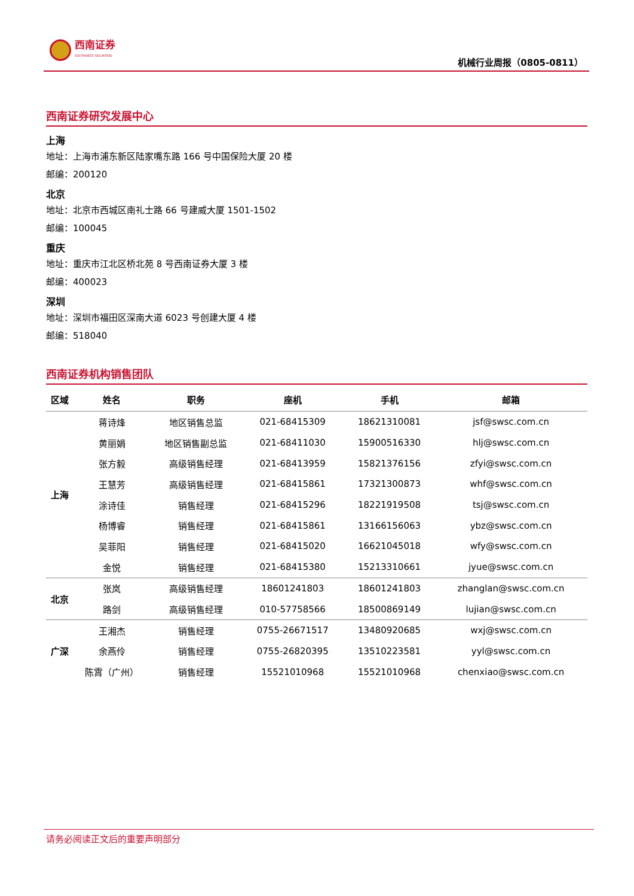西南证券
SOUTHWEST SECURITIES
机械行业周报（0805-0811）
西南证券研究发展中心
上海
地址：上海市浦东新区陆家嘴东路 166 号中国保险大厦 20 楼
邮编：200120
北京
地址：北京市西城区南礼士路 66 号建威大厦 1501-1502
邮编：100045
重庆
地址：重庆市江北区桥北苑 8 号西南证券大厦 3 楼
邮编：400023
深圳
地址：深圳市福田区深南大道 6023 号创建大厦 4 楼
邮编：518040
西南证券机构销售团队
| 区域 | 姓名 | 职务 | 座机 | 手机 | 邮箱 |
| --- | --- | --- | --- | --- | --- |
| 上海 | 蒋诗烽 | 地区销售总监 | 021-68415309 | 18621310081 | jsf@swsc.com.cn |
| | 黄丽娟 | 地区销售副总监 | 021-68411030 | 15900516330 | hlj@swsc.com.cn |
| | 张方毅 | 高级销售经理 | 021-68413959 | 15821376156 | zfyi@swsc.com.cn |
| | 王慧芳 | 高级销售经理 | 021-68415861 | 17321300873 | whf@swsc.com.cn |
| | 涂诗佳 | 销售经理 | 021-68415296 | 18221919508 | tsj@swsc.com.cn |
| | 杨博睿 | 销售经理 | 021-68415861 | 13166156063 | ybz@swsc.com.cn |
| | 吴菲阳 | 销售经理 | 021-68415020 | 16621045018 | wfy@swsc.com.cn |
| | 金悦 | 销售经理 | 021-68415380 | 15213310661 | jyue@swsc.com.cn |
| 北京 | 张岚 | 高级销售经理 | 18601241803 | 18601241803 | zhanglan@swsc.com.cn |
| | 路剑 | 高级销售经理 | 010-57758566 | 18500869149 | lujian@swsc.com.cn |
| 广深 | 王湘杰 | 销售经理 | 0755-26671517 | 13480920685 | wxj@swsc.com.cn |
| | 余燕伶 | 销售经理 | 0755-26820395 | 13510223581 | yyl@swsc.com.cn |
| | 陈霄（广州） | 销售经理 | 15521010968 | 15521010968 | chenxiao@swsc.com.cn |
请务必阅读正文后的重要声明部分